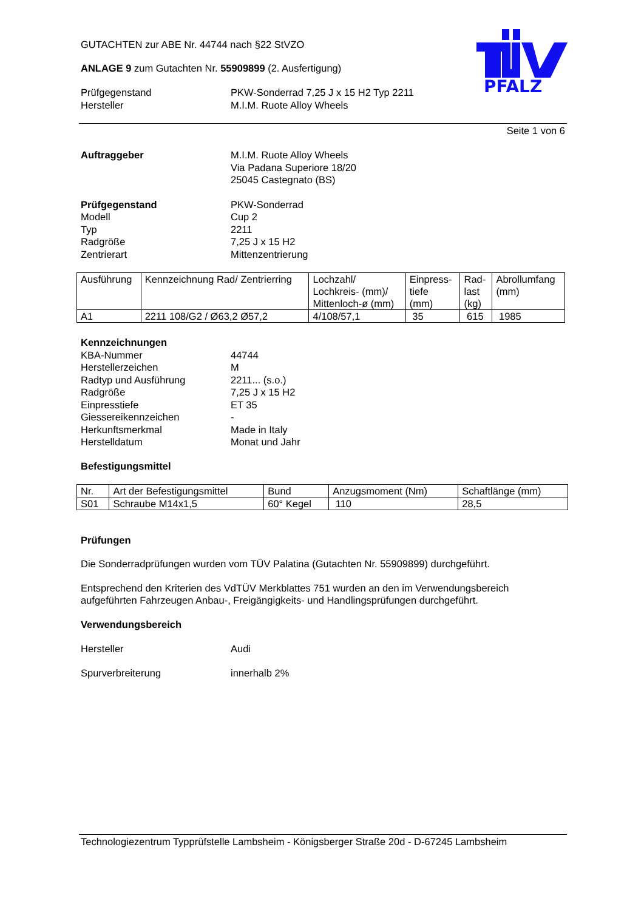PFALZ
GUTACHTEN zur ABE Nr. 44744 nach §22 StVZO
ANLAGE 9 zum Gutachten Nr. 55909899 (2. Ausfertigung)
Prüfgegenstand PKW-Sonderrad 7,25 J x 15 H2 Typ 2211
Hersteller M.I.M. Ruote Alloy Wheels
Seite 1 von 6
Auftraggeber M.I.M. Ruote Alloy Wheels
Via Padana Superiore 18/20
25045 Castegnato (BS)
Prüfgegenstand PKW-Sonderrad
Modell Cup 2
Typ 2211
Radgröße 7,25 J x 15 H2
Zentrierart Mittenzentrierung
| Ausführung | Kennzeichnung Rad/ Zentrierring | Lochzahl/ Lochkreis- (mm)/ Mittenloch-ø (mm) | Einpress- tiefe (mm) | Rad- last (kg) | Abrollumfang (mm) |
| --- | --- | --- | --- | --- | --- |
| A1 | 2211 108/G2 / Ø63,2 Ø57,2 | 4/108/57,1 | 35 | 615 | 1985 |
Kennzeichnungen
KBA-Nummer 44744
Herstellerzeichen M
Radtyp und Ausführung 2211... (s.o.)
Radgröße 7,25 J x 15 H2
Einpresstiefe ET 35
Giessereikennzeichen -
Herkunftsmerkmal Made in Italy
Herstelldatum Monat und Jahr
Befestigungsmittel
| Nr. | Art der Befestigungsmittel | Bund | Anzugsmoment (Nm) | Schaftlänge (mm) |
| --- | --- | --- | --- | --- |
| S01 | Schraube M14x1,5 | 60° Kegel | 110 | 28,5 |
Prüfungen
Die Sonderradprüfungen wurden vom TÜV Palatina (Gutachten Nr. 55909899) durchgeführt.
Entsprechend den Kriterien des VdTÜV Merkblattes 751 wurden an den im Verwendungsbereich aufgeführten Fahrzeugen Anbau-, Freigängigkeits- und Handlingsprüfungen durchgeführt.
Verwendungsbereich
Hersteller Audi
Spurverbreiterung innerhalb 2%
Technologiezentrum Typprüfstelle Lambsheim - Königsberger Straße 20d - D-67245 Lambsheim